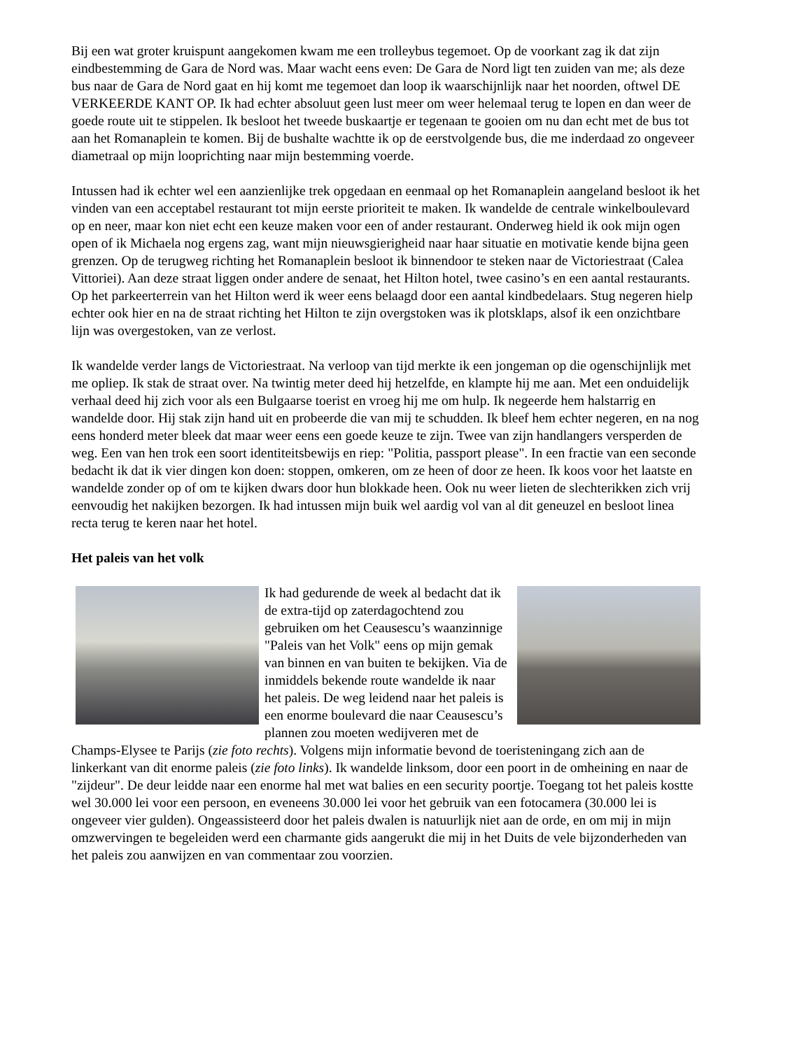Bij een wat groter kruispunt aangekomen kwam me een trolleybus tegemoet. Op de voorkant zag ik dat zijn eindbestemming de Gara de Nord was. Maar wacht eens even: De Gara de Nord ligt ten zuiden van me; als deze bus naar de Gara de Nord gaat en hij komt me tegemoet dan loop ik waarschijnlijk naar het noorden, oftwel DE VERKEERDE KANT OP. Ik had echter absoluut geen lust meer om weer helemaal terug te lopen en dan weer de goede route uit te stippelen. Ik besloot het tweede buskaartje er tegenaan te gooien om nu dan echt met de bus tot aan het Romanaplein te komen. Bij de bushalte wachtte ik op de eerstvolgende bus, die me inderdaad zo ongeveer diametraal op mijn looprichting naar mijn bestemming voerde.
Intussen had ik echter wel een aanzienlijke trek opgedaan en eenmaal op het Romanaplein aangeland besloot ik het vinden van een acceptabel restaurant tot mijn eerste prioriteit te maken. Ik wandelde de centrale winkelboulevard op en neer, maar kon niet echt een keuze maken voor een of ander restaurant. Onderweg hield ik ook mijn ogen open of ik Michaela nog ergens zag, want mijn nieuwsgierigheid naar haar situatie en motivatie kende bijna geen grenzen. Op de terugweg richting het Romanaplein besloot ik binnendoor te steken naar de Victoriestraat (Calea Vittoriei). Aan deze straat liggen onder andere de senaat, het Hilton hotel, twee casino’s en een aantal restaurants. Op het parkeerterrein van het Hilton werd ik weer eens belaagd door een aantal kindbedelaars. Stug negeren hielp echter ook hier en na de straat richting het Hilton te zijn overgstoken was ik plotsklaps, alsof ik een onzichtbare lijn was overgestoken, van ze verlost.
Ik wandelde verder langs de Victoriestraat. Na verloop van tijd merkte ik een jongeman op die ogenschijnlijk met me opliep. Ik stak de straat over. Na twintig meter deed hij hetzelfde, en klampte hij me aan. Met een onduidelijk verhaal deed hij zich voor als een Bulgaarse toerist en vroeg hij me om hulp. Ik negeerde hem halstarrig en wandelde door. Hij stak zijn hand uit en probeerde die van mij te schudden. Ik bleef hem echter negeren, en na nog eens honderd meter bleek dat maar weer eens een goede keuze te zijn. Twee van zijn handlangers versperden de weg. Een van hen trok een soort identiteitsbewijs en riep: "Politia, passport please". In een fractie van een seconde bedacht ik dat ik vier dingen kon doen: stoppen, omkeren, om ze heen of door ze heen. Ik koos voor het laatste en wandelde zonder op of om te kijken dwars door hun blokkade heen. Ook nu weer lieten de slechterikken zich vrij eenvoudig het nakijken bezorgen. Ik had intussen mijn buik wel aardig vol van al dit geneuzel en besloot linea recta terug te keren naar het hotel.
Het paleis van het volk
Ik had gedurende de week al bedacht dat ik de extra-tijd op zaterdagochtend zou gebruiken om het Ceausescu’s waanzinnige "Paleis van het Volk" eens op mijn gemak van binnen en van buiten te bekijken. Via de inmiddels bekende route wandelde ik naar het paleis. De weg leidend naar het paleis is een enorme boulevard die naar Ceausescu’s plannen zou moeten wedijveren met de Champs-Elysee te Parijs (zie foto rechts). Volgens mijn informatie bevond de toeristeningang zich aan de linkerkant van dit enorme paleis (zie foto links). Ik wandelde linksom, door een poort in de omheining en naar de "zijdeur". De deur leidde naar een enorme hal met wat balies en een security poortje. Toegang tot het paleis kostte wel 30.000 lei voor een persoon, en eveneens 30.000 lei voor het gebruik van een fotocamera (30.000 lei is ongeveer vier gulden). Ongeassisteerd door het paleis dwalen is natuurlijk niet aan de orde, en om mij in mijn omzwervingen te begeleiden werd een charmante gids aangerukt die mij in het Duits de vele bijzonderheden van het paleis zou aanwijzen en van commentaar zou voorzien.